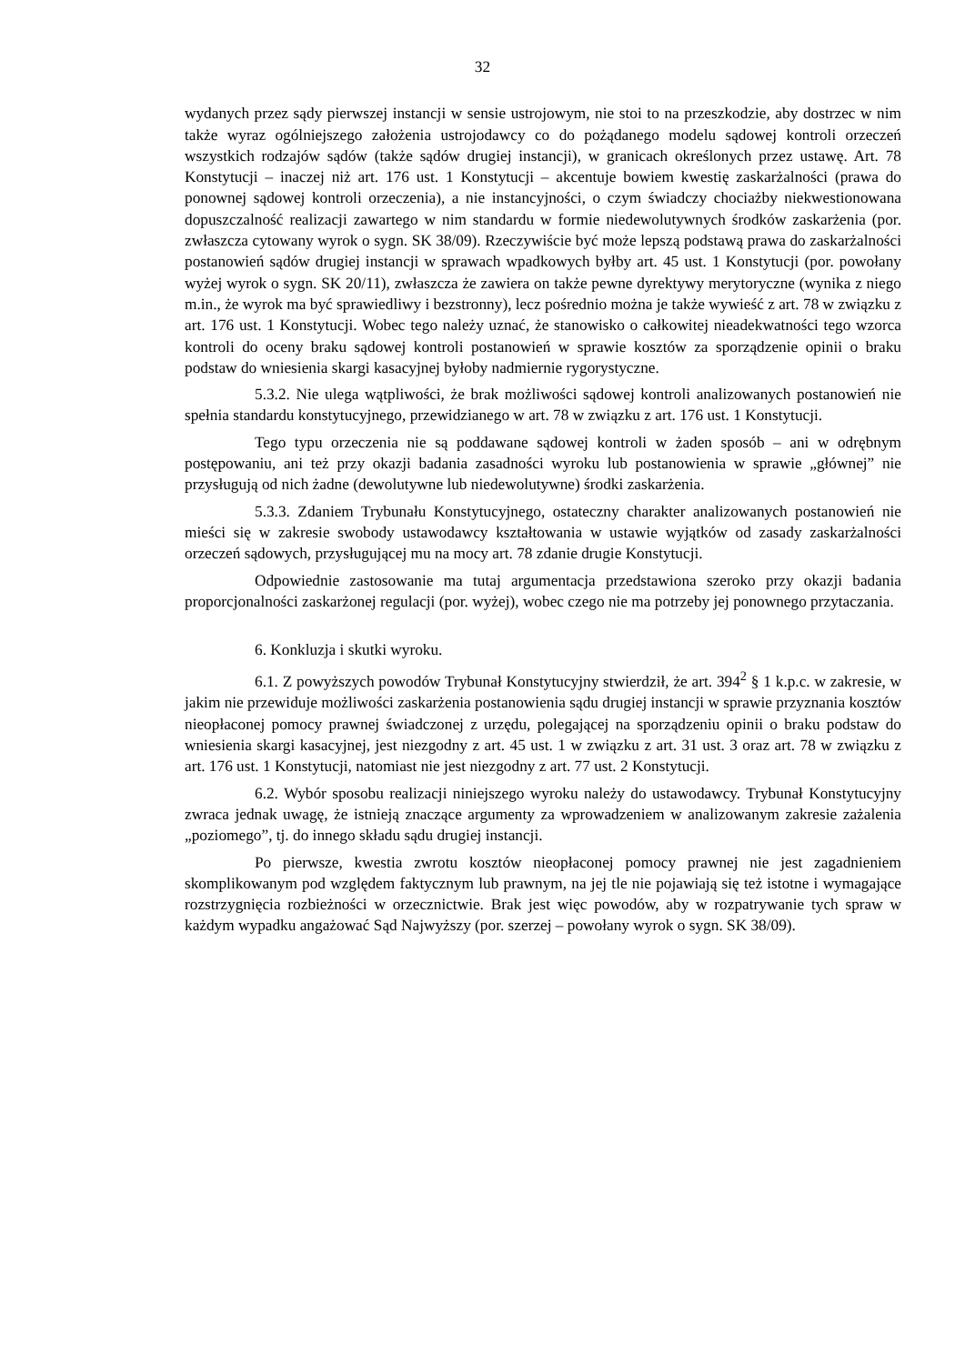32
wydanych przez sądy pierwszej instancji w sensie ustrojowym, nie stoi to na przeszkodzie, aby dostrzec w nim także wyraz ogólniejszego założenia ustrojodawcy co do pożądanego modelu sądowej kontroli orzeczeń wszystkich rodzajów sądów (także sądów drugiej instancji), w granicach określonych przez ustawę. Art. 78 Konstytucji – inaczej niż art. 176 ust. 1 Konstytucji – akcentuje bowiem kwestię zaskarżalności (prawa do ponownej sądowej kontroli orzeczenia), a nie instancyjności, o czym świadczy chociażby niekwestionowana dopuszczalność realizacji zawartego w nim standardu w formie niedewolutywnych środków zaskarżenia (por. zwłaszcza cytowany wyrok o sygn. SK 38/09). Rzeczywiście być może lepszą podstawą prawa do zaskarżalności postanowień sądów drugiej instancji w sprawach wpadkowych byłby art. 45 ust. 1 Konstytucji (por. powołany wyżej wyrok o sygn. SK 20/11), zwłaszcza że zawiera on także pewne dyrektywy merytoryczne (wynika z niego m.in., że wyrok ma być sprawiedliwy i bezstronny), lecz pośrednio można je także wywieść z art. 78 w związku z art. 176 ust. 1 Konstytucji. Wobec tego należy uznać, że stanowisko o całkowitej nieadekwatności tego wzorca kontroli do oceny braku sądowej kontroli postanowień w sprawie kosztów za sporządzenie opinii o braku podstaw do wniesienia skargi kasacyjnej byłoby nadmiernie rygorystyczne.
5.3.2. Nie ulega wątpliwości, że brak możliwości sądowej kontroli analizowanych postanowień nie spełnia standardu konstytucyjnego, przewidzianego w art. 78 w związku z art. 176 ust. 1 Konstytucji.
Tego typu orzeczenia nie są poddawane sądowej kontroli w żaden sposób – ani w odrębnym postępowaniu, ani też przy okazji badania zasadności wyroku lub postanowienia w sprawie „głównej” nie przysługują od nich żadne (dewolutywne lub niedewolutywne) środki zaskarżenia.
5.3.3. Zdaniem Trybunału Konstytucyjnego, ostateczny charakter analizowanych postanowień nie mieści się w zakresie swobody ustawodawcy kształtowania w ustawie wyjątków od zasady zaskarżalności orzeczeń sądowych, przysługującej mu na mocy art. 78 zdanie drugie Konstytucji.
Odpowiednie zastosowanie ma tutaj argumentacja przedstawiona szeroko przy okazji badania proporcjonalności zaskarżonej regulacji (por. wyżej), wobec czego nie ma potrzeby jej ponownego przytaczania.
6. Konkluzja i skutki wyroku.
6.1. Z powyższych powodów Trybunał Konstytucyjny stwierdził, że art. 394<sup>2</sup> § 1 k.p.c. w zakresie, w jakim nie przewiduje możliwości zaskarżenia postanowienia sądu drugiej instancji w sprawie przyznania kosztów nieopłaconej pomocy prawnej świadczonej z urzędu, polegającej na sporządzeniu opinii o braku podstaw do wniesienia skargi kasacyjnej, jest niezgodny z art. 45 ust. 1 w związku z art. 31 ust. 3 oraz art. 78 w związku z art. 176 ust. 1 Konstytucji, natomiast nie jest niezgodny z art. 77 ust. 2 Konstytucji.
6.2. Wybór sposobu realizacji niniejszego wyroku należy do ustawodawcy. Trybunał Konstytucyjny zwraca jednak uwagę, że istnieją znaczące argumenty za wprowadzeniem w analizowanym zakresie zażalenia „poziomego”, tj. do innego składu sądu drugiej instancji.
Po pierwsze, kwestia zwrotu kosztów nieopłaconej pomocy prawnej nie jest zagadnieniem skomplikowanym pod względem faktycznym lub prawnym, na jej tle nie pojawiają się też istotne i wymagające rozstrzygnięcia rozbieżności w orzecznictwie. Brak jest więc powodów, aby w rozpatrywanie tych spraw w każdym wypadku angażować Sąd Najwyższy (por. szerzej – powołany wyrok o sygn. SK 38/09).